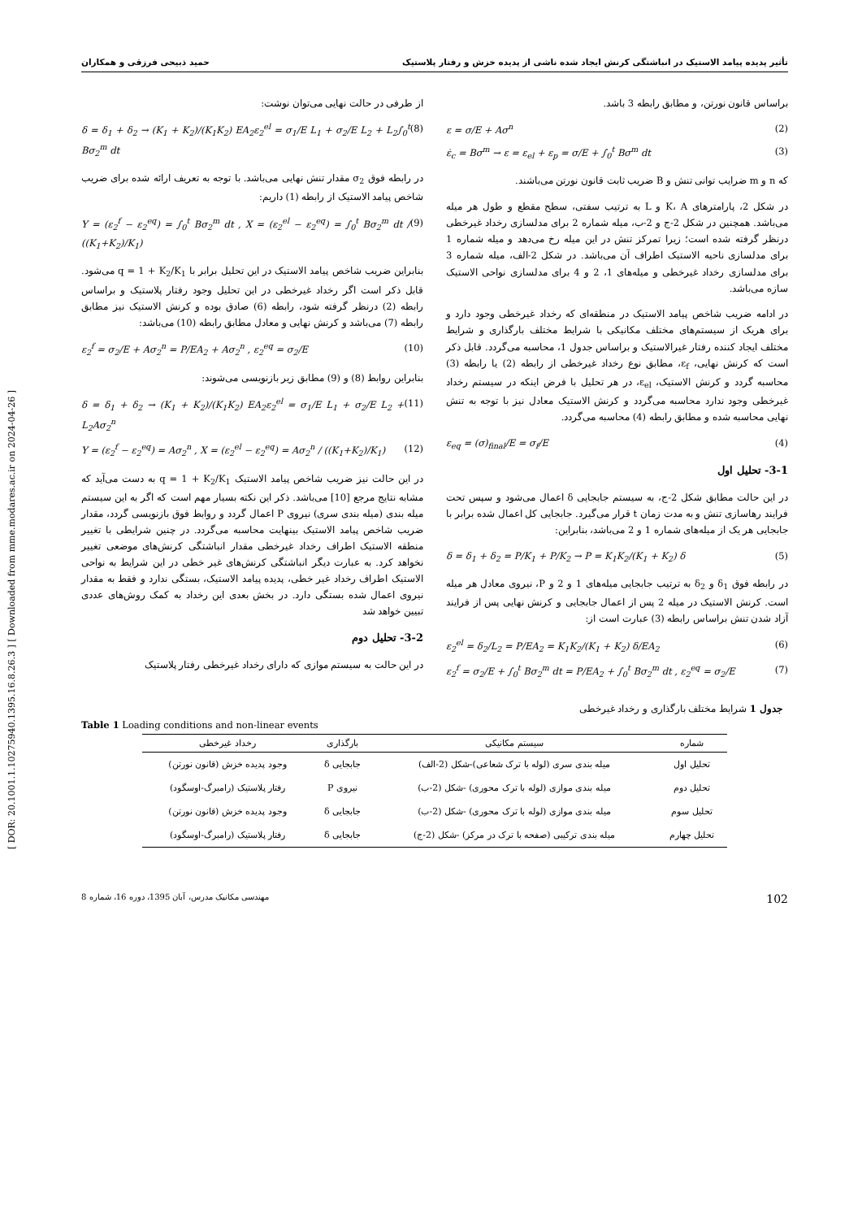[ DOR: 20.1001.1.10275940.1395.16.8.26.3 ] [ Downloaded from mme.modares.ac.ir on 2024-04-26 ]
تأثیر پدیده پیامد الاستیک در انباشتگی کرنش ایجاد شده ناشی از پدیده خزش و رفتار پلاستیک حمید ذبیحی فرزقی و همکاران
براساس قانون نورتن، و مطابق رابطه 3 باشد.
ε = σ/E + Aσ<sup>n</sup> (2)
ε̇<sub>c</sub> = Bσ<sup>m</sup> → ε = ε<sub>el</sub> + ε<sub>p</sub> = σ/E + ∫<sub>0</sub><sup>t</sup> Bσ<sup>m</sup> dt (3)
که n و m ضرایب توانی تنش و B ضریب ثابت قانون نورتن می‌باشند.
در شکل 2، پارامترهای K، A و L به ترتیب سفتی، سطح مقطع و طول هر میله می‌باشد. همچنین در شکل 2-ج و 2-ب، میله شماره 2 برای مدلسازی رخداد غیرخطی درنظر گرفته شده است؛ زیرا تمرکز تنش در این میله رخ می‌دهد و میله شماره 1 برای مدلسازی ناحیه الاستیک اطراف آن می‌باشد. در شکل 2-الف، میله شماره 3 برای مدلسازی رخداد غیرخطی و میله‌های 1، 2 و 4 برای مدلسازی نواحی الاستیک سازه می‌باشد.
در ادامه ضریب شاخص پیامد الاستیک در منطقه‌ای که رخداد غیرخطی وجود دارد و برای هریک از سیستم‌های مختلف مکانیکی با شرایط مختلف بارگذاری و شرایط مختلف ایجاد کننده رفتار غیرالاستیک و براساس جدول 1، محاسبه می‌گردد. قابل ذکر است که کرنش نهایی، ε<sub>f</sub>، مطابق نوع رخداد غیرخطی از رابطه (2) یا رابطه (3) محاسبه گردد و کرنش الاستیک، ε<sub>el</sub>، در هر تحلیل با فرض اینکه در سیستم رخداد غیرخطی وجود ندارد محاسبه می‌گردد و کرنش الاستیک معادل نیز با توجه به تنش نهایی محاسبه شده و مطابق رابطه (4) محاسبه می‌گردد.
ε<sub>eq</sub> = (σ)<sub>final</sub>/E = σ<sub>f</sub>/E (4)
3-1- تحلیل اول
در این حالت مطابق شکل 2-ج، به سیستم جابجایی δ اعمال می‌شود و سپس تحت فرایند رهاسازی تنش و به مدت زمان t قرار می‌گیرد. جابجایی کل اعمال شده برابر با جابجایی هر یک از میله‌های شماره 1 و 2 می‌باشد، بنابراین:
δ = δ<sub>1</sub> + δ<sub>2</sub> = P/K<sub>1</sub> + P/K<sub>2</sub> → P = K<sub>1</sub>K<sub>2</sub>/(K<sub>1</sub> + K<sub>2</sub>) δ (5)
در رابطه فوق δ<sub>1</sub> و δ<sub>2</sub> به ترتیب جابجایی میله‌های 1 و 2 و P، نیروی معادل هر میله است. کرنش الاستیک در میله 2 پس از اعمال جابجایی و کرنش نهایی پس از فرایند آزاد شدن تنش براساس رابطه (3) عبارت است از:
ε<sub>2</sub><sup>el</sup> = δ<sub>2</sub>/L<sub>2</sub> = P/EA<sub>2</sub> = K<sub>1</sub>K<sub>2</sub>/(K<sub>1</sub> + K<sub>2</sub>) δ/EA<sub>2</sub> (6)
ε<sub>2</sub><sup>f</sup> = σ<sub>2</sub>/E + ∫<sub>0</sub><sup>t</sup> Bσ<sub>2</sub><sup>m</sup> dt = P/EA<sub>2</sub> + ∫<sub>0</sub><sup>t</sup> Bσ<sub>2</sub><sup>m</sup> dt , ε<sub>2</sub><sup>eq</sup> = σ<sub>2</sub>/E (7)
از طرفی در حالت نهایی می‌توان نوشت:
δ = δ<sub>1</sub> + δ<sub>2</sub> → (K<sub>1</sub> + K<sub>2</sub>)/(K<sub>1</sub>K<sub>2</sub>) EA<sub>2</sub>ε<sub>2</sub><sup>el</sup> = σ<sub>1</sub>/E L<sub>1</sub> + σ<sub>2</sub>/E L<sub>2</sub> + L<sub>2</sub>∫<sub>0</sub><sup>t</sup> Bσ<sub>2</sub><sup>m</sup> dt (8)
در رابطه فوق σ<sub>2</sub> مقدار تنش نهایی می‌باشد. با توجه به تعریف ارائه شده برای ضریب شاخص پیامد الاستیک از رابطه (1) داریم:
Y = (ε<sub>2</sub><sup>f</sup> − ε<sub>2</sub><sup>eq</sup>) = ∫<sub>0</sub><sup>t</sup> Bσ<sub>2</sub><sup>m</sup> dt , X = (ε<sub>2</sub><sup>el</sup> − ε<sub>2</sub><sup>eq</sup>) = ∫<sub>0</sub><sup>t</sup> Bσ<sub>2</sub><sup>m</sup> dt / ((K<sub>1</sub>+K<sub>2</sub>)/K<sub>1</sub>) (9)
بنابراین ضریب شاخص پیامد الاستیک در این تحلیل برابر با q = 1 + K<sub>2</sub>/K<sub>1</sub> می‌شود. قابل ذکر است اگر رخداد غیرخطی در این تحلیل وجود رفتار پلاستیک و براساس رابطه (2) درنظر گرفته شود، رابطه (6) صادق بوده و کرنش الاستیک نیز مطابق رابطه (7) می‌باشد و کرنش نهایی و معادل مطابق رابطه (10) می‌باشد:
ε<sub>2</sub><sup>f</sup> = σ<sub>2</sub>/E + Aσ<sub>2</sub><sup>n</sup> = P/EA<sub>2</sub> + Aσ<sub>2</sub><sup>n</sup> , ε<sub>2</sub><sup>eq</sup> = σ<sub>2</sub>/E (10)
بنابراین روابط (8) و (9) مطابق زیر بازنویسی می‌شوند:
δ = δ<sub>1</sub> + δ<sub>2</sub> → (K<sub>1</sub> + K<sub>2</sub>)/(K<sub>1</sub>K<sub>2</sub>) EA<sub>2</sub>ε<sub>2</sub><sup>el</sup> = σ<sub>1</sub>/E L<sub>1</sub> + σ<sub>2</sub>/E L<sub>2</sub> + L<sub>2</sub>Aσ<sub>2</sub><sup>n</sup> (11)
Y = (ε<sub>2</sub><sup>f</sup> − ε<sub>2</sub><sup>eq</sup>) = Aσ<sub>2</sub><sup>n</sup> , X = (ε<sub>2</sub><sup>el</sup> − ε<sub>2</sub><sup>eq</sup>) = Aσ<sub>2</sub><sup>n</sup> / ((K<sub>1</sub>+K<sub>2</sub>)/K<sub>1</sub>) (12)
در این حالت نیز ضریب شاخص پیامد الاستیک q = 1 + K<sub>2</sub>/K<sub>1</sub> به دست می‌آید که مشابه نتایج مرجع [10] می‌باشد. ذکر این نکته بسیار مهم است که اگر به این سیستم میله بندی (میله بندی سری) نیروی P اعمال گردد و روابط فوق بازنویسی گردد، مقدار ضریب شاخص پیامد الاستیک بینهایت محاسبه می‌گردد. در چنین شرایطی با تغییر منطقه الاستیک اطراف رخداد غیرخطی مقدار انباشتگی کرنش‌های موضعی تغییر نخواهد کرد. به عبارت دیگر انباشتگی کرنش‌های غیر خطی در این شرایط به نواحی الاستیک اطراف رخداد غیر خطی، پدیده پیامد الاستیک، بستگی ندارد و فقط به مقدار نیروی اعمال شده بستگی دارد. در بخش بعدی این رخداد به کمک روش‌های عددی تبیین خواهد شد
3-2- تحلیل دوم
در این حالت به سیستم موازی که دارای رخداد غیرخطی رفتار پلاستیک
جدول 1 شرایط مختلف بارگذاری و رخداد غیرخطی
Table 1 Loading conditions and non-linear events
| شماره | سیستم مکانیکی | بارگذاری | رخداد غیرخطی |
| --- | --- | --- | --- |
| تحلیل اول | میله بندی سری (لوله با ترک شعاعی)-شکل (2-الف) | جابجایی δ | وجود پدیده خزش (قانون نورتن) |
| تحلیل دوم | میله بندی موازی (لوله با ترک محوری) -شکل (2-ب) | نیروی P | رفتار پلاستیک (رامبرگ-اوسگود) |
| تحلیل سوم | میله بندی موازی (لوله با ترک محوری) -شکل (2-ب) | جابجایی δ | وجود پدیده خزش (قانون نورتن) |
| تحلیل چهارم | میله بندی ترکیبی (صفحه با ترک در مرکز) -شکل (2-ج) | جابجایی δ | رفتار پلاستیک (رامبرگ-اوسگود) |
102 مهندسی مکانیک مدرس، آبان 1395، دوره 16، شماره 8